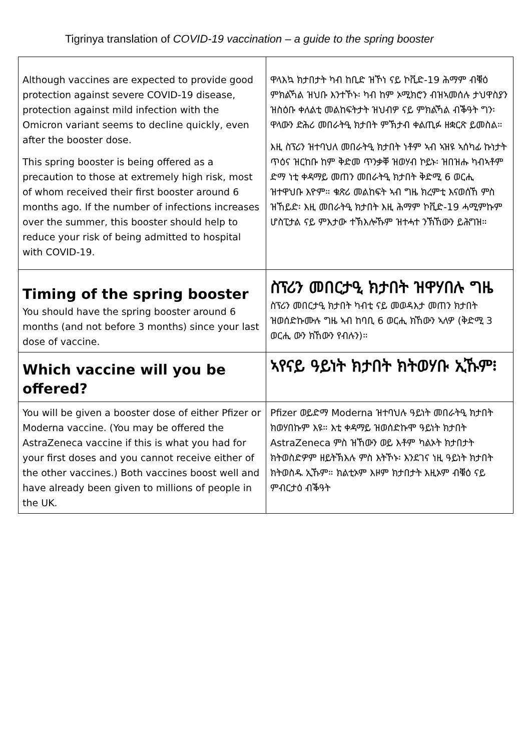Tigrinya translation of COVID-19 vaccination – a guide to the spring booster
| Although vaccines are expected to provide good protection against severe COVID-19 disease, protection against mild infection with the Omicron variant seems to decline quickly, even after the booster dose. This spring booster is being offered as a precaution to those at extremely high risk, most of whom received their first booster around 6 months ago. If the number of infections increases over the summer, this booster should help to reduce your risk of being admitted to hospital with COVID-19. | ዋላእኳ ክታበታት ካብ ከቢድ ዝኾነ ናይ ኮቪድ-19 ሕማም ብቑዕ ምክልኻል ዝህቡ እንተኾኑ፡ ካብ ከም ኦሚክሮን ብዝኣመሰሉ ታህዋስያን ዝስዕቡ ቀለልቲ መልከፍትታት ዝህብዎ ናይ ምክልኻል ብቕዓት ግን፡ ዋላውን ድሕሪ መበራትዒ ክታበት ምኽታብ ቀልጢፉ ዘቋርጽ ይመስል። እዚ ስፕሪን ዝተባህለ መበራትዒ ክታበት ነቶም ኣብ ኣዝዩ ኣሰካፊ ኩነታት ጥዕና ዝርከቡ ከም ቅድመ ጥንቃቐ ዝወሃብ ኮይኑ፡ ዝበዝሑ ካብኣቶም ድማ ነቲ ቀዳማይ መጠን መበራትዒ ክታበት ቅድሚ 6 ወርሒ ዝተዋህቡ እዮም። ቁጽሪ መልከፍት ኣብ ግዜ ክረምቲ እናወሰኸ ምስ ዝኸይድ፡ እዚ መበራትዒ ክታበት እዚ ሕማም ኮቪድ-19 ሓሚምኩም ሆስፒታል ናይ ምእታው ተኽእሎኹም ዝተሓተ ንኽኸውን ይሕግዝ። |
| Timing of the spring booster You should have the spring booster around 6 months (and not before 3 months) since your last dose of vaccine. | ስፕሪን መበርታዒ ክታበት ዝዋሃበሉ ግዜ ስፕሪን መበርታዒ ክታበት ካብቲ ናይ መወዳእታ መጠን ክታበት ዝወሰድኩሙሉ ግዜ ኣብ ከባቢ 6 ወርሒ ክኸውን ኣለዎ (ቅድሚ 3 ወርሒ ውን ክኸውን የብሉን)። |
| Which vaccine will you be offered? | ኣየናይ ዓይነት ክታበት ክትወሃቡ ኢኹም፧ |
| You will be given a booster dose of either Pfizer or Moderna vaccine. (You may be offered the AstraZeneca vaccine if this is what you had for your first doses and you cannot receive either of the other vaccines.) Both vaccines boost well and have already been given to millions of people in the UK. | Pfizer ወይድማ Moderna ዝተባህሉ ዓይነት መበራትዒ ክታበት ክወሃበኩም እዩ። እቲ ቀዳማይ ዝወሰድኩሞ ዓይነት ክታበት AstraZeneca ምስ ዝኸውን ወይ እቶም ካልኦት ክታበታት ክትወስድዎም ዘይትኽእሉ ምስ እትኾኑ፡ እንደገና ነዚ ዓይነት ክታበት ክትወስዱ ኢኹም። ክልቲኦም እዞም ክታበታት እዚኦም ብቑዕ ናይ ምብርታዕ ብቕዓት |